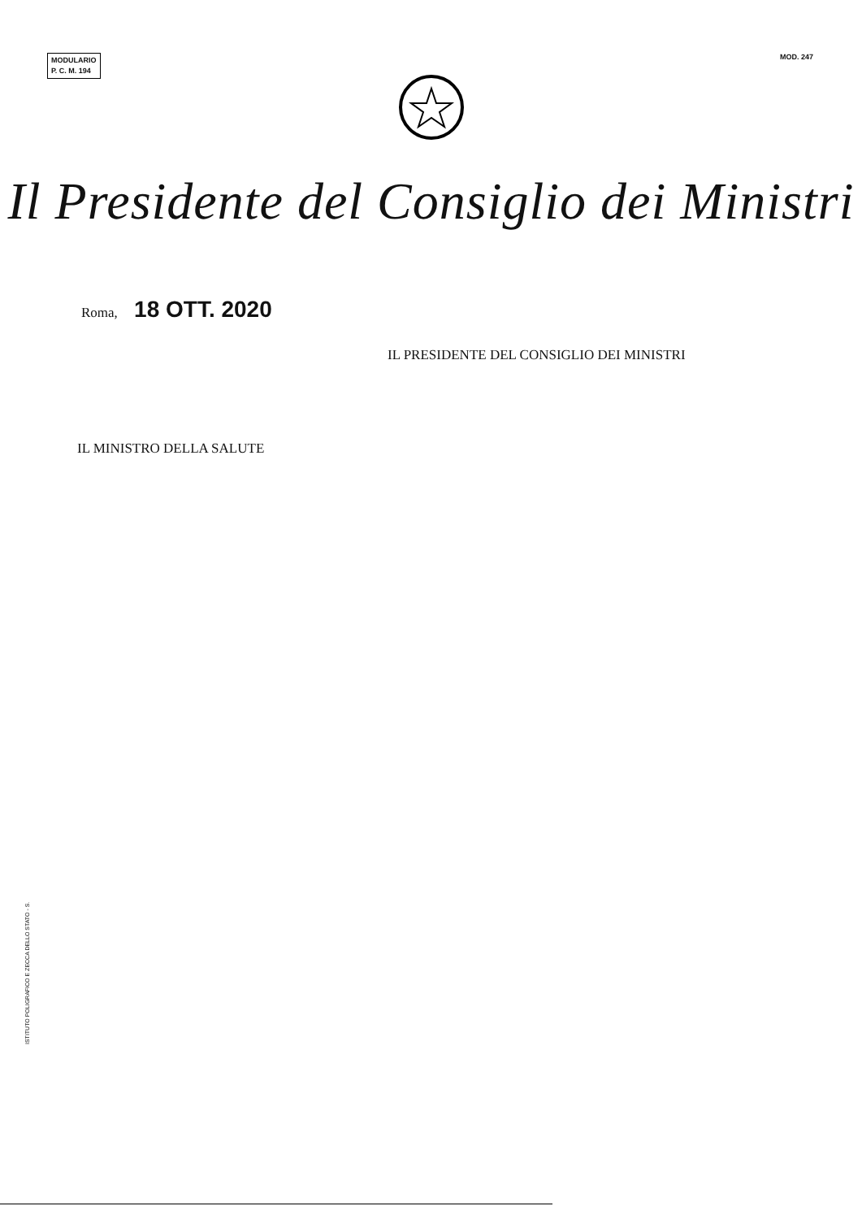MODULARIO
P. C. M. 194
MOD. 247
Il Presidente del Consiglio dei Ministri
Roma, 18 OTT. 2020
IL PRESIDENTE DEL CONSIGLIO DEI MINISTRI
IL MINISTRO DELLA SALUTE
ISTITUTO POLIGRAFICO E ZECCA DELLO STATO - S.